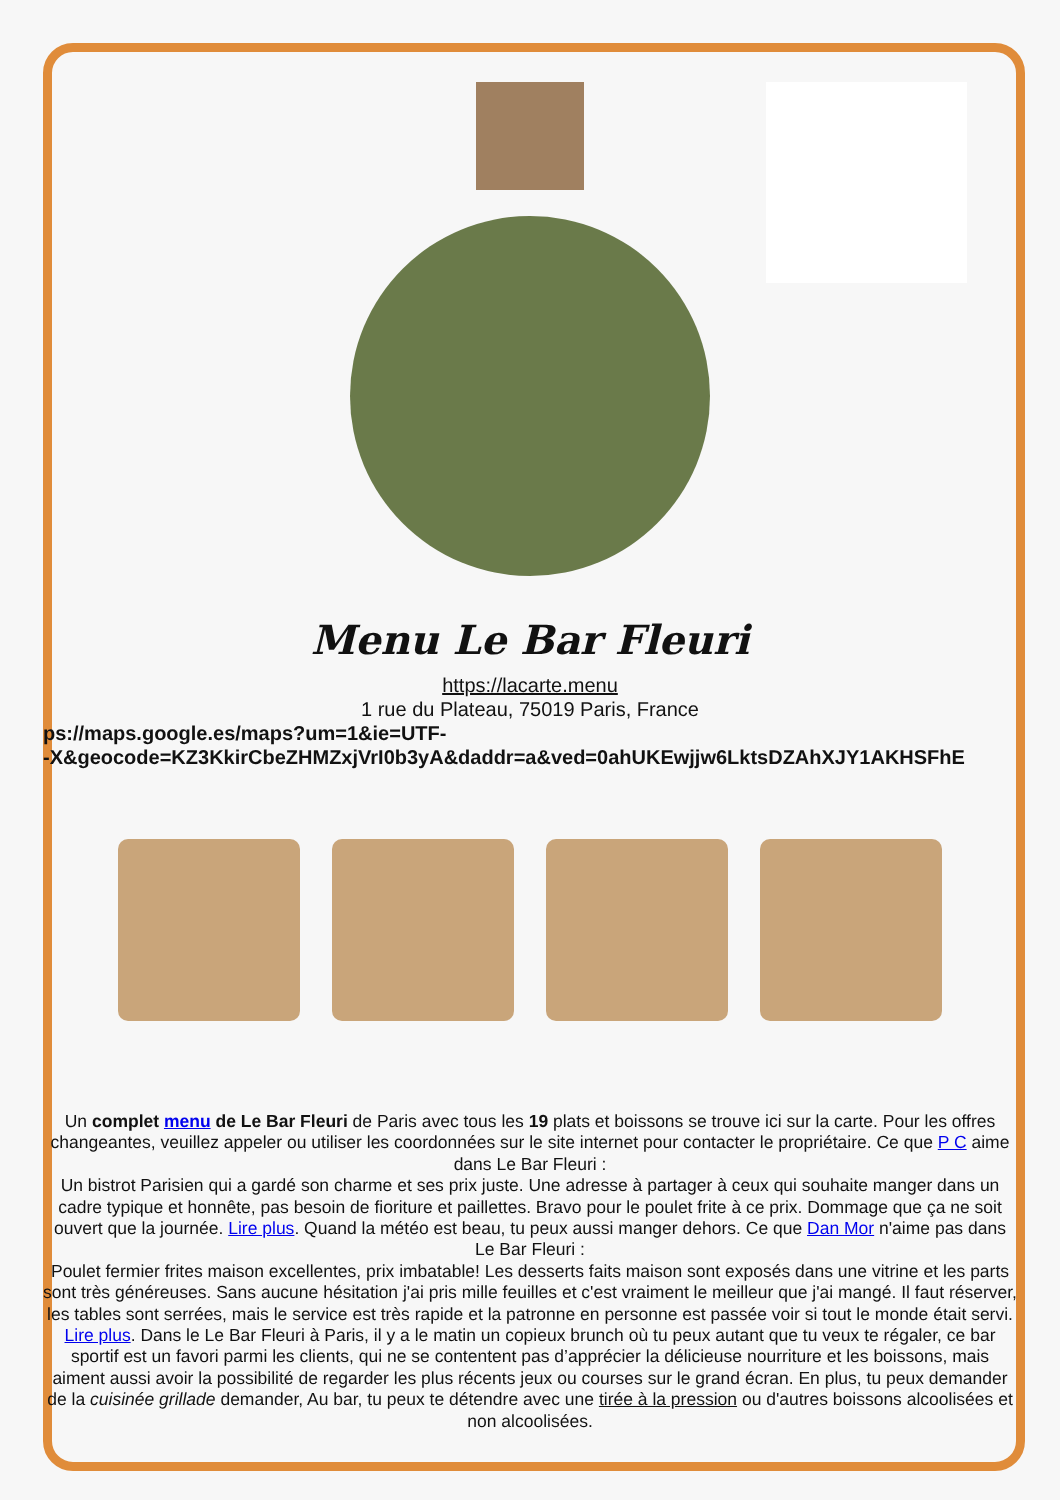Menu Le Bar Fleuri
https://lacarte.menu
1 rue du Plateau, 75019 Paris, France
ps://maps.google.es/maps?um=1&ie=UTF-
-X&geocode=KZ3KkirCbeZHMZxjVrI0b3yA&daddr=a&ved=0ahUKEwjjw6LktsDZAhXJY1AKHSFhE
Un complet menu de Le Bar Fleuri de Paris avec tous les 19 plats et boissons se trouve ici sur la carte. Pour les offres changeantes, veuillez appeler ou utiliser les coordonnées sur le site internet pour contacter le propriétaire. Ce que P C aime dans Le Bar Fleuri :
Un bistrot Parisien qui a gardé son charme et ses prix juste. Une adresse à partager à ceux qui souhaite manger dans un cadre typique et honnête, pas besoin de fioriture et paillettes. Bravo pour le poulet frite à ce prix. Dommage que ça ne soit ouvert que la journée. Lire plus. Quand la météo est beau, tu peux aussi manger dehors. Ce que Dan Mor n'aime pas dans Le Bar Fleuri :
Poulet fermier frites maison excellentes, prix imbatable! Les desserts faits maison sont exposés dans une vitrine et les parts sont très généreuses. Sans aucune hésitation j'ai pris mille feuilles et c'est vraiment le meilleur que j'ai mangé. Il faut réserver, les tables sont serrées, mais le service est très rapide et la patronne en personne est passée voir si tout le monde était servi. Lire plus. Dans le Le Bar Fleuri à Paris, il y a le matin un copieux brunch où tu peux autant que tu veux te régaler, ce bar sportif est un favori parmi les clients, qui ne se contentent pas d’apprécier la délicieuse nourriture et les boissons, mais aiment aussi avoir la possibilité de regarder les plus récents jeux ou courses sur le grand écran. En plus, tu peux demander de la cuisinée grillade demander, Au bar, tu peux te détendre avec une tirée à la pression ou d'autres boissons alcoolisées et non alcoolisées.